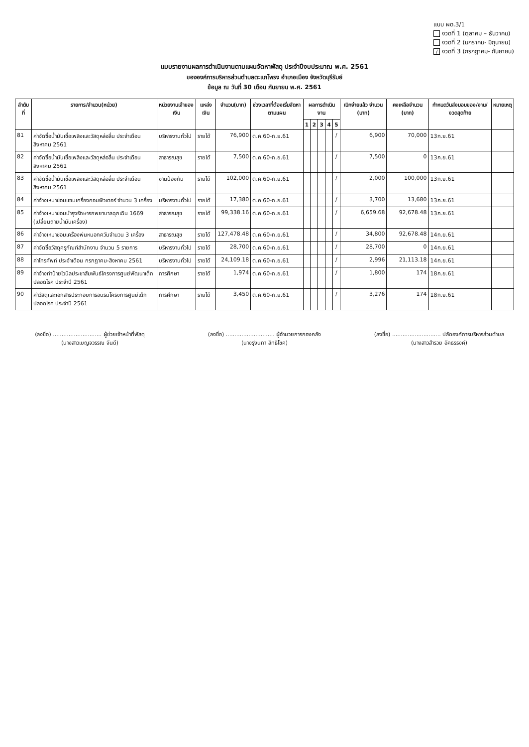แบบ ผด.3/1
งวดที่ 1 (ตุลาคม – ธันวาคม)
งวดที่ 2 (มกราคม- มิถุนายน)
/ งวดที่ 3 (กรกฎาคม- กันยายน)
แบบรายงานผลการดำเนินงานตามแผนจัดหาพัสดุ ประจำปีงบประมาณ พ.ศ. 2561
ขององค์การบริหารส่วนตำบลตะแกโพรง อำเภอเมือง จังหวัดบุรีรัมย์
ข้อมูล ณ วันที่ 30 เดือน กันยายน พ.ศ. 2561
| ลำดับที่ | รายการ/จำนวน(หน่วย) | หน่วยงานเจ้าของเงิน | แหล่งเงิน | จำนวน(บาท) | ช่วงเวลาที่ต้องเริ่มจัดหาตามแผน | ผลการดำเนินงาน | | | | | เบิกจ่ายแล้ว จำนวน (บาท) | คงเหลือจำนวน (บาท) | กำหนดวันส่งมอบของ/งาน/ งวดสุดท้าย | หมายเหตุ |
| --- | --- | --- | --- | --- | --- | --- | --- | --- | --- | --- | --- | --- | --- | --- |
| | | | | | | 1 | 2 | 3 | 4 | 5 | | | | |
| 81 | ค่าจัดซื้อน้ำมันเชื้อเพลิงและวัสดุหล่อลื่น ประจำเดือนสิงหาคม 2561 | บริหารงานทั่วไป | รายได้ | 76,900 | ต.ค.60-ก.ย.61 | | | | | / | 6,900 | 70,000 | 13ก.ย.61 | |
| 82 | ค่าจัดซื้อน้ำมันเชื้อเพลิงและวัสดุหล่อลื่น ประจำเดือนสิงหาคม 2561 | สาธารณสุข | รายได้ | 7,500 | ต.ค.60-ก.ย.61 | | | | | / | 7,500 | 0 | 13ก.ย.61 | |
| 83 | ค่าจัดซื้อน้ำมันเชื้อเพลิงและวัสดุหล่อลื่น ประจำเดือนสิงหาคม 2561 | งานป้องกัน | รายได้ | 102,000 | ต.ค.60-ก.ย.61 | | | | | / | 2,000 | 100,000 | 13ก.ย.61 | |
| 84 | ค่าจ้างเหมาซ่อมแซมเครื่องคอมพิวเตอร์ จำนวน 3 เครื่อง | บริหารงานทั่วไป | รายได้ | 17,380 | ต.ค.60-ก.ย.61 | | | | | / | 3,700 | 13,680 | 13ก.ย.61 | |
| 85 | ค่าจ้างเหมาซ่อมบำรุงรักษารถพยาบาลฉุกเฉิน 1669 (เปลี่ยนถ่ายน้ำมันเครื่อง) | สาธารณสุข | รายได้ | 99,338.16 | ต.ค.60-ก.ย.61 | | | | | / | 6,659.68 | 92,678.48 | 13ก.ย.61 | |
| 86 | ค่าจ้างเหมาซ่อมเครื่องพ่นหมอกควันจำนวน 3 เครื่อง | สาธารณสุข | รายได้ | 127,478.48 | ต.ค.60-ก.ย.61 | | | | | / | 34,800 | 92,678.48 | 14ก.ย.61 | |
| 87 | ค่าจัดซื้อวัสดุครุภัณฑ์สำนักงาน จำนวน 5 รายการ | บริหารงานทั่วไป | รายได้ | 28,700 | ต.ค.60-ก.ย.61 | | | | | / | 28,700 | 0 | 14ก.ย.61 | |
| 88 | ค่าโทรศัพท์ ประจำเดือน กรกฎาคม-สิงหาคม 2561 | บริหารงานทั่วไป | รายได้ | 24,109.18 | ต.ค.60-ก.ย.61 | | | | | / | 2,996 | 21,113.18 | 14ก.ย.61 | |
| 89 | ค่าจ้างทำป้ายไวนิลประชาสัมพันธ์โครงการศูนย์พัฒนาเด็กปลอดโรค ประจำปี 2561 | การศึกษา | รายได้ | 1,974 | ต.ค.60-ก.ย.61 | | | | | / | 1,800 | 174 | 18ก.ย.61 | |
| 90 | ค่าวัสดุและเอกสารประกอบการอบรมโครงการศูนย์เด็กปลอดโรค ประจำปี 2561 | การศึกษา | รายได้ | 3,450 | ต.ค.60-ก.ย.61 | | | | | / | 3,276 | 174 | 18ก.ย.61 | |
(ลงชื่อ) ............................ ผู้ช่วยเจ้าหน้าที่พัสดุ
(นางสาวเบญจวรรณ จันดี)
(ลงชื่อ) ............................ ผู้อำนวยการกองคลัง
(นางรุ่งนภา สิทธิโชค)
(ลงชื่อ) ............................ ปลัดองค์การบริหารส่วนตำบล
(นางสาวสำรวย อัคธรรงค์)